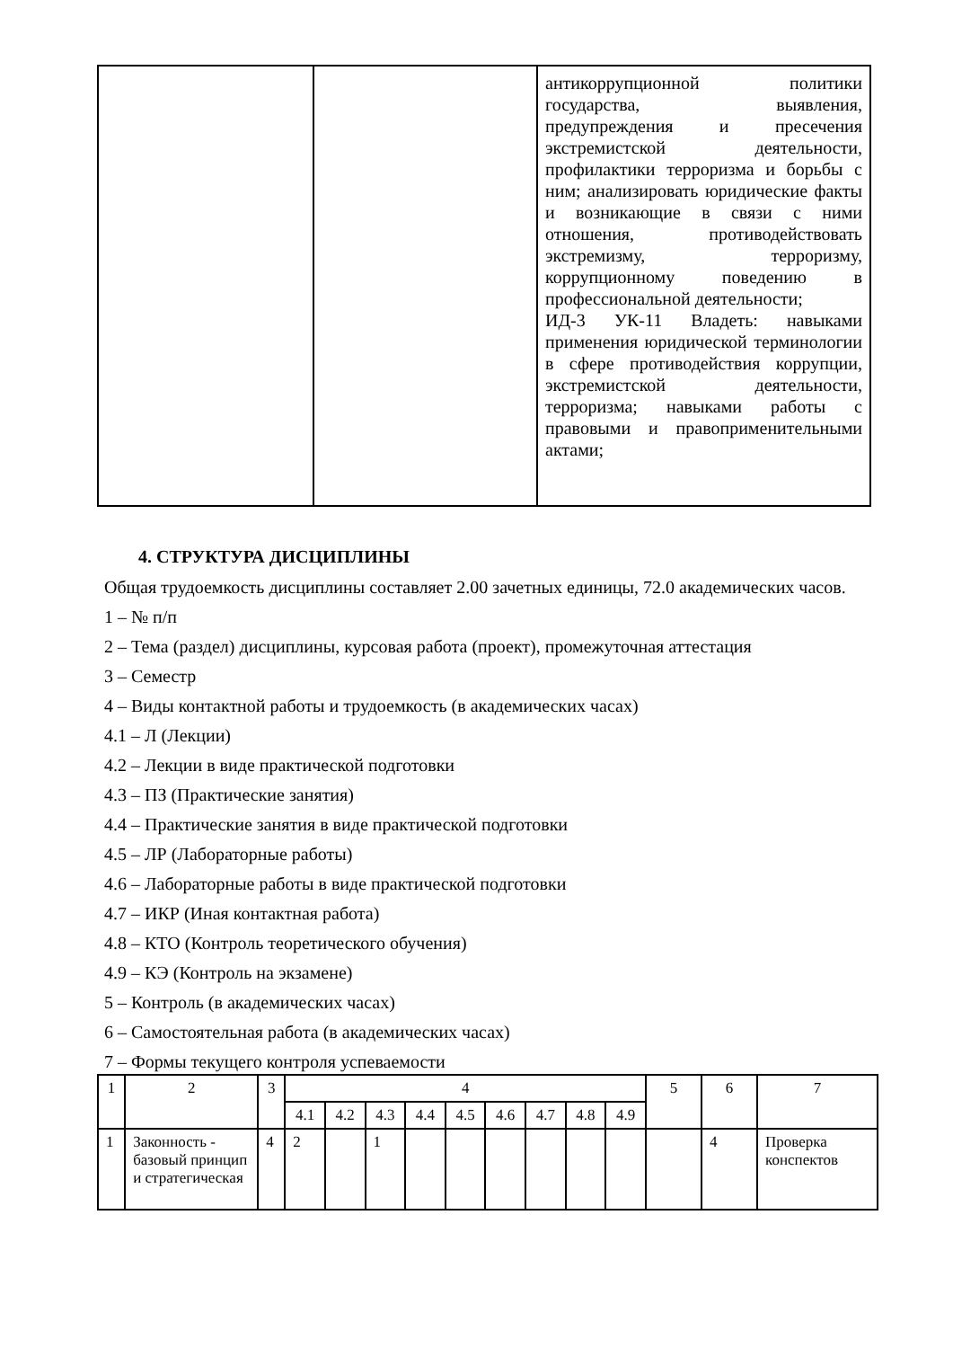| | | антикоррупционной политики государства, выявления, предупреждения и пресечения экстремистской деятельности, профилактики терроризма и борьбы с ним; анализировать юридические факты и возникающие в связи с ними отношения, противодействовать экстремизму, терроризму, коррупционному поведению в профессиональной деятельности; ИД-3 УК-11 Владеть: навыками применения юридической терминологии в сфере противодействия коррупции, экстремистской деятельности, терроризма; навыками работы с правовыми и правоприменительными актами; |
4. СТРУКТУРА ДИСЦИПЛИНЫ
Общая трудоемкость дисциплины составляет 2.00 зачетных единицы, 72.0 академических часов.
1 – № п/п
2 – Тема (раздел) дисциплины, курсовая работа (проект), промежуточная аттестация
3 – Семестр
4 – Виды контактной работы и трудоемкость (в академических часах)
4.1 – Л (Лекции)
4.2 – Лекции в виде практической подготовки
4.3 – ПЗ (Практические занятия)
4.4 – Практические занятия в виде практической подготовки
4.5 – ЛР (Лабораторные работы)
4.6 – Лабораторные работы в виде практической подготовки
4.7 – ИКР (Иная контактная работа)
4.8 – КТО (Контроль теоретического обучения)
4.9 – КЭ (Контроль на экзамене)
5 – Контроль (в академических часах)
6 – Самостоятельная работа (в академических часах)
7 – Формы текущего контроля успеваемости
| 1 | 2 | 3 | 4 | | | | | | | | | 5 | 6 | 7 |
| --- | --- | --- | --- | --- | --- | --- | --- | --- | --- | --- | --- | --- | --- | --- |
| | | | 4.1 | 4.2 | 4.3 | 4.4 | 4.5 | 4.6 | 4.7 | 4.8 | 4.9 | | | |
| 1 | Законность - базовый принцип и стратегическая | 4 | 2 | | 1 | | | | | | | | 4 | Проверка конспектов |